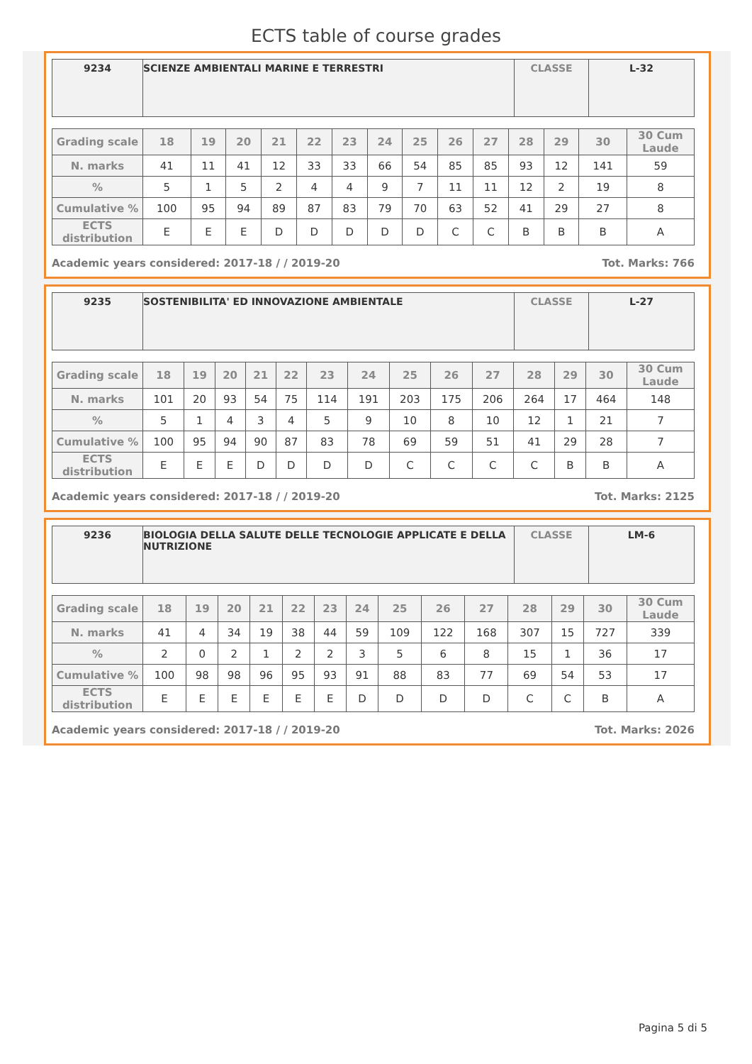ECTS table of course grades
| 9234 | SCIENZE AMBIENTALI MARINE E TERRESTRI | CLASSE | L-32 |
| Grading scale | 18 | 19 | 20 | 21 | 22 | 23 | 24 | 25 | 26 | 27 | 28 | 29 | 30 | 30 Cum Laude |
| --- | --- | --- | --- | --- | --- | --- | --- | --- | --- | --- | --- | --- | --- | --- |
| N. marks | 41 | 11 | 41 | 12 | 33 | 33 | 66 | 54 | 85 | 85 | 93 | 12 | 141 | 59 |
| % | 5 | 1 | 5 | 2 | 4 | 4 | 9 | 7 | 11 | 11 | 12 | 2 | 19 | 8 |
| Cumulative % | 100 | 95 | 94 | 89 | 87 | 83 | 79 | 70 | 63 | 52 | 41 | 29 | 27 | 8 |
| ECTS distribution | E | E | E | D | D | D | D | D | C | C | B | B | B | A |
Academic years considered: 2017-18 / / 2019-20 Tot. Marks: 766
| 9235 | SOSTENIBILITA' ED INNOVAZIONE AMBIENTALE | CLASSE | L-27 |
| Grading scale | 18 | 19 | 20 | 21 | 22 | 23 | 24 | 25 | 26 | 27 | 28 | 29 | 30 | 30 Cum Laude |
| --- | --- | --- | --- | --- | --- | --- | --- | --- | --- | --- | --- | --- | --- | --- |
| N. marks | 101 | 20 | 93 | 54 | 75 | 114 | 191 | 203 | 175 | 206 | 264 | 17 | 464 | 148 |
| % | 5 | 1 | 4 | 3 | 4 | 5 | 9 | 10 | 8 | 10 | 12 | 1 | 21 | 7 |
| Cumulative % | 100 | 95 | 94 | 90 | 87 | 83 | 78 | 69 | 59 | 51 | 41 | 29 | 28 | 7 |
| ECTS distribution | E | E | E | D | D | D | D | C | C | C | C | B | B | A |
Academic years considered: 2017-18 / / 2019-20 Tot. Marks: 2125
| 9236 | BIOLOGIA DELLA SALUTE DELLE TECNOLOGIE APPLICATE E DELLA NUTRIZIONE | CLASSE | LM-6 |
| Grading scale | 18 | 19 | 20 | 21 | 22 | 23 | 24 | 25 | 26 | 27 | 28 | 29 | 30 | 30 Cum Laude |
| --- | --- | --- | --- | --- | --- | --- | --- | --- | --- | --- | --- | --- | --- | --- |
| N. marks | 41 | 4 | 34 | 19 | 38 | 44 | 59 | 109 | 122 | 168 | 307 | 15 | 727 | 339 |
| % | 2 | 0 | 2 | 1 | 2 | 2 | 3 | 5 | 6 | 8 | 15 | 1 | 36 | 17 |
| Cumulative % | 100 | 98 | 98 | 96 | 95 | 93 | 91 | 88 | 83 | 77 | 69 | 54 | 53 | 17 |
| ECTS distribution | E | E | E | E | E | E | D | D | D | D | C | C | B | A |
Academic years considered: 2017-18 / / 2019-20 Tot. Marks: 2026
Pagina 5 di 5